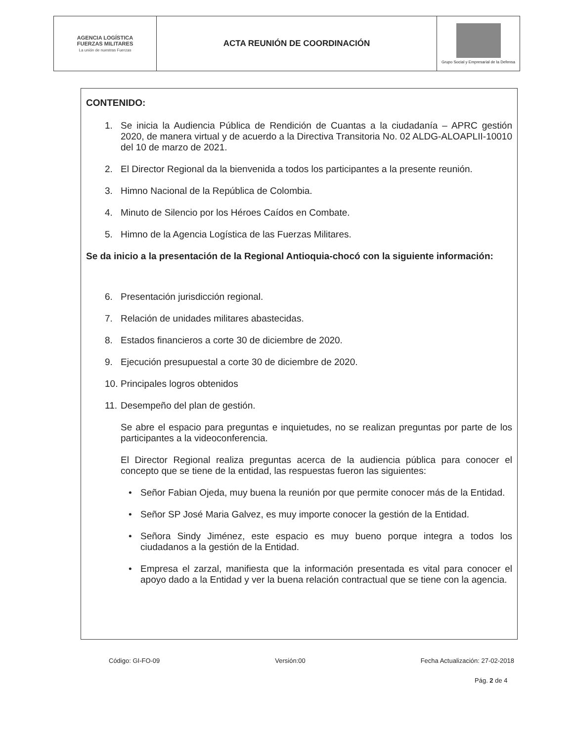| AGENCIA LOGÍSTICA FUERZAS MILITARES La unión de nuestras Fuerzas | ACTA REUNIÓN DE COORDINACIÓN | Grupo Social y Empresarial de la Defensa |
CONTENIDO:
1. Se inicia la Audiencia Pública de Rendición de Cuantas a la ciudadanía – APRC gestión 2020, de manera virtual y de acuerdo a la Directiva Transitoria No. 02 ALDG-ALOAPLII-10010 del 10 de marzo de 2021.
2. El Director Regional da la bienvenida a todos los participantes a la presente reunión.
3. Himno Nacional de la República de Colombia.
4. Minuto de Silencio por los Héroes Caídos en Combate.
5. Himno de la Agencia Logística de las Fuerzas Militares.
Se da inicio a la presentación de la Regional Antioquia-chocó con la siguiente información:
6. Presentación jurisdicción regional.
7. Relación de unidades militares abastecidas.
8. Estados financieros a corte 30 de diciembre de 2020.
9. Ejecución presupuestal a corte 30 de diciembre de 2020.
10.
Principales logros obtenidos
11.
Desempeño del plan de gestión.
Se abre el espacio para preguntas e inquietudes, no se realizan preguntas por parte de los participantes a la videoconferencia.
El Director Regional realiza preguntas acerca de la audiencia pública para conocer el concepto que se tiene de la entidad, las respuestas fueron las siguientes:
Señor Fabian Ojeda, muy buena la reunión por que permite conocer más de la Entidad.
Señor SP José Maria Galvez, es muy importe conocer la gestión de la Entidad.
Señora Sindy Jiménez, este espacio es muy bueno porque integra a todos los ciudadanos a la gestión de la Entidad.
Empresa el zarzal, manifiesta que la información presentada es vital para conocer el apoyo dado a la Entidad y ver la buena relación contractual que se tiene con la agencia.
Código: GI-FO-09 Versión:00 Fecha Actualización: 27-02-2018
Pág. 2 de 4